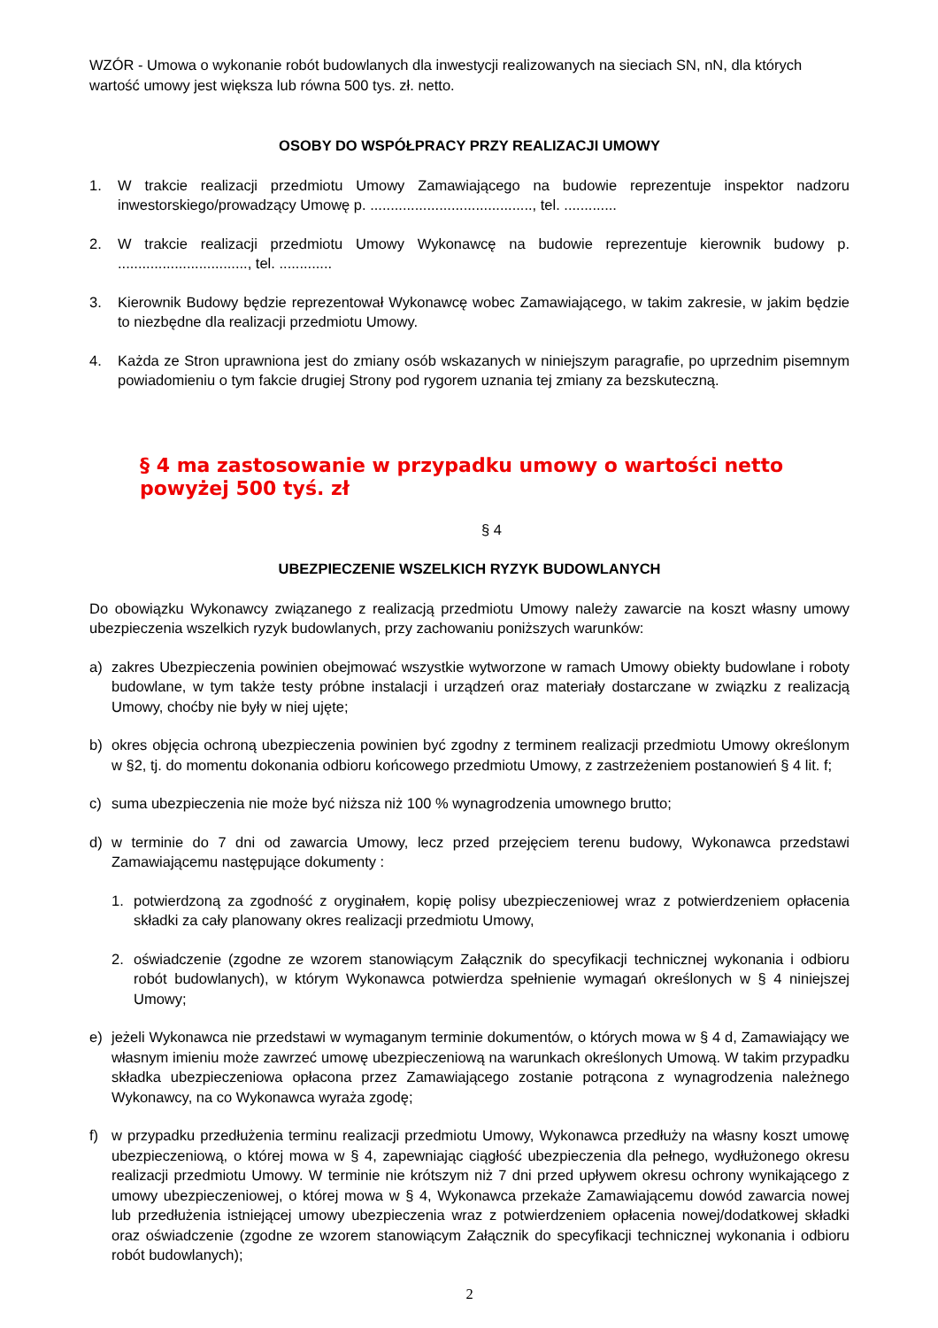WZÓR - Umowa o wykonanie robót budowlanych dla inwestycji realizowanych na sieciach SN, nN, dla których wartość umowy jest większa lub równa 500 tys. zł. netto.
OSOBY DO WSPÓŁPRACY PRZY REALIZACJI UMOWY
1. W trakcie realizacji przedmiotu Umowy Zamawiającego na budowie reprezentuje inspektor nadzoru inwestorskiego/prowadzący Umowę p. ........................................, tel. .............
2. W trakcie realizacji przedmiotu Umowy Wykonawcę na budowie reprezentuje kierownik budowy p. ................................, tel. .............
3. Kierownik Budowy będzie reprezentował Wykonawcę wobec Zamawiającego, w takim zakresie, w jakim będzie to niezbędne dla realizacji przedmiotu Umowy.
4. Każda ze Stron uprawniona jest do zmiany osób wskazanych w niniejszym paragrafie, po uprzednim pisemnym powiadomieniu o tym fakcie drugiej Strony pod rygorem uznania tej zmiany za bezskuteczną.
§ 4 ma zastosowanie w przypadku umowy o wartości netto powyżej 500 tyś. zł
§ 4
UBEZPIECZENIE WSZELKICH RYZYK BUDOWLANYCH
Do obowiązku Wykonawcy związanego z realizacją przedmiotu Umowy należy zawarcie na koszt własny umowy ubezpieczenia wszelkich ryzyk budowlanych, przy zachowaniu poniższych warunków:
a) zakres Ubezpieczenia powinien obejmować wszystkie wytworzone w ramach Umowy obiekty budowlane i roboty budowlane, w tym także testy próbne instalacji i urządzeń oraz materiały dostarczane w związku z realizacją Umowy, choćby nie były w niej ujęte;
b) okres objęcia ochroną ubezpieczenia powinien być zgodny z terminem realizacji przedmiotu Umowy określonym w §2, tj. do momentu dokonania odbioru końcowego przedmiotu Umowy, z zastrzeżeniem postanowień § 4 lit. f;
c) suma ubezpieczenia nie może być niższa niż 100 % wynagrodzenia umownego brutto;
d) w terminie do 7 dni od zawarcia Umowy, lecz przed przejęciem terenu budowy, Wykonawca przedstawi Zamawiającemu następujące dokumenty :
1. potwierdzoną za zgodność z oryginałem, kopię polisy ubezpieczeniowej wraz z potwierdzeniem opłacenia składki za cały planowany okres realizacji przedmiotu Umowy,
2. oświadczenie (zgodne ze wzorem stanowiącym Załącznik do specyfikacji technicznej wykonania i odbioru robót budowlanych), w którym Wykonawca potwierdza spełnienie wymagań określonych w § 4 niniejszej Umowy;
e) jeżeli Wykonawca nie przedstawi w wymaganym terminie dokumentów, o których mowa w § 4 d, Zamawiający we własnym imieniu może zawrzeć umowę ubezpieczeniową na warunkach określonych Umową. W takim przypadku składka ubezpieczeniowa opłacona przez Zamawiającego zostanie potrącona z wynagrodzenia należnego Wykonawcy, na co Wykonawca wyraża zgodę;
f) w przypadku przedłużenia terminu realizacji przedmiotu Umowy, Wykonawca przedłuży na własny koszt umowę ubezpieczeniową, o której mowa w § 4, zapewniając ciągłość ubezpieczenia dla pełnego, wydłużonego okresu realizacji przedmiotu Umowy. W terminie nie krótszym niż 7 dni przed upływem okresu ochrony wynikającego z umowy ubezpieczeniowej, o której mowa w § 4, Wykonawca przekaże Zamawiającemu dowód zawarcia nowej lub przedłużenia istniejącej umowy ubezpieczenia wraz z potwierdzeniem opłacenia nowej/dodatkowej składki oraz oświadczenie (zgodne ze wzorem stanowiącym Załącznik do specyfikacji technicznej wykonania i odbioru robót budowlanych);
2